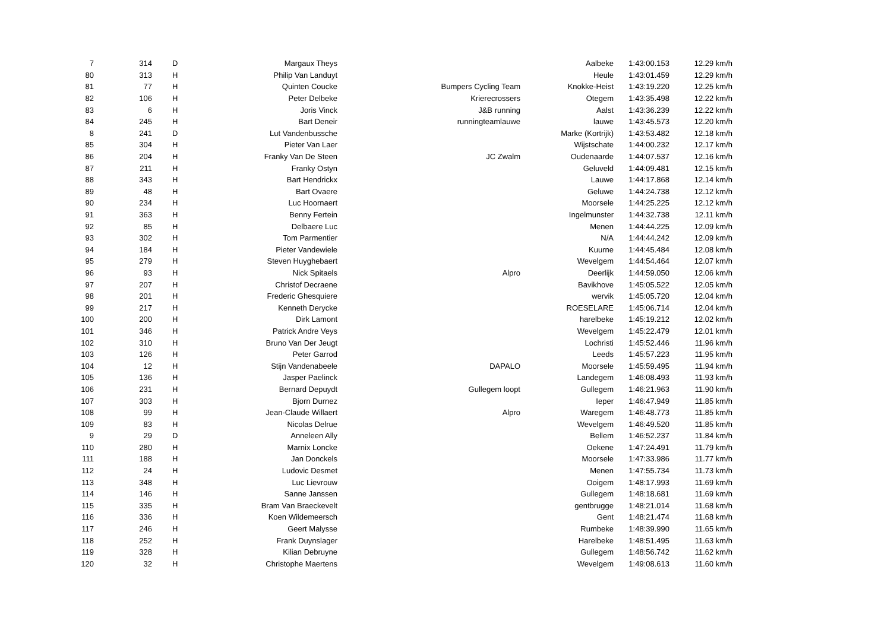| 7 | 314 | D | Margaux Theys | | Aalbeke | 1:43:00.153 | 12.29 km/h |
| 80 | 313 | H | Philip Van Landuyt | | Heule | 1:43:01.459 | 12.29 km/h |
| 81 | 77 | H | Quinten Coucke | Bumpers Cycling Team | Knokke-Heist | 1:43:19.220 | 12.25 km/h |
| 82 | 106 | H | Peter Delbeke | Krierecrossers | Otegem | 1:43:35.498 | 12.22 km/h |
| 83 | 6 | H | Joris Vinck | J&B running | Aalst | 1:43:36.239 | 12.22 km/h |
| 84 | 245 | H | Bart Deneir | runningteamlauwe | lauwe | 1:43:45.573 | 12.20 km/h |
| 8 | 241 | D | Lut Vandenbussche | | Marke (Kortrijk) | 1:43:53.482 | 12.18 km/h |
| 85 | 304 | H | Pieter Van Laer | | Wijstschate | 1:44:00.232 | 12.17 km/h |
| 86 | 204 | H | Franky Van De Steen | JC Zwalm | Oudenaarde | 1:44:07.537 | 12.16 km/h |
| 87 | 211 | H | Franky Ostyn | | Geluveld | 1:44:09.481 | 12.15 km/h |
| 88 | 343 | H | Bart Hendrickx | | Lauwe | 1:44:17.868 | 12.14 km/h |
| 89 | 48 | H | Bart Ovaere | | Geluwe | 1:44:24.738 | 12.12 km/h |
| 90 | 234 | H | Luc Hoornaert | | Moorsele | 1:44:25.225 | 12.12 km/h |
| 91 | 363 | H | Benny Fertein | | Ingelmunster | 1:44:32.738 | 12.11 km/h |
| 92 | 85 | H | Delbaere Luc | | Menen | 1:44:44.225 | 12.09 km/h |
| 93 | 302 | H | Tom Parmentier | | N/A | 1:44:44.242 | 12.09 km/h |
| 94 | 184 | H | Pieter Vandewiele | | Kuurne | 1:44:45.484 | 12.08 km/h |
| 95 | 279 | H | Steven Huyghebaert | | Wevelgem | 1:44:54.464 | 12.07 km/h |
| 96 | 93 | H | Nick Spitaels | Alpro | Deerlijk | 1:44:59.050 | 12.06 km/h |
| 97 | 207 | H | Christof Decraene | | Bavikhove | 1:45:05.522 | 12.05 km/h |
| 98 | 201 | H | Frederic Ghesquiere | | wervik | 1:45:05.720 | 12.04 km/h |
| 99 | 217 | H | Kenneth Derycke | | ROESELARE | 1:45:06.714 | 12.04 km/h |
| 100 | 200 | H | Dirk Lamont | | harelbeke | 1:45:19.212 | 12.02 km/h |
| 101 | 346 | H | Patrick Andre Veys | | Wevelgem | 1:45:22.479 | 12.01 km/h |
| 102 | 310 | H | Bruno Van Der Jeugt | | Lochristi | 1:45:52.446 | 11.96 km/h |
| 103 | 126 | H | Peter Garrod | | Leeds | 1:45:57.223 | 11.95 km/h |
| 104 | 12 | H | Stijn Vandenabeele | DAPALO | Moorsele | 1:45:59.495 | 11.94 km/h |
| 105 | 136 | H | Jasper Paelinck | | Landegem | 1:46:08.493 | 11.93 km/h |
| 106 | 231 | H | Bernard Depuydt | Gullegem loopt | Gullegem | 1:46:21.963 | 11.90 km/h |
| 107 | 303 | H | Bjorn Durnez | | Ieper | 1:46:47.949 | 11.85 km/h |
| 108 | 99 | H | Jean-Claude Willaert | Alpro | Waregem | 1:46:48.773 | 11.85 km/h |
| 109 | 83 | H | Nicolas Delrue | | Wevelgem | 1:46:49.520 | 11.85 km/h |
| 9 | 29 | D | Anneleen Ally | | Bellem | 1:46:52.237 | 11.84 km/h |
| 110 | 280 | H | Marnix Loncke | | Oekene | 1:47:24.491 | 11.79 km/h |
| 111 | 188 | H | Jan Donckels | | Moorsele | 1:47:33.986 | 11.77 km/h |
| 112 | 24 | H | Ludovic Desmet | | Menen | 1:47:55.734 | 11.73 km/h |
| 113 | 348 | H | Luc Lievrouw | | Ooigem | 1:48:17.993 | 11.69 km/h |
| 114 | 146 | H | Sanne Janssen | | Gullegem | 1:48:18.681 | 11.69 km/h |
| 115 | 335 | H | Bram Van Braeckevelt | | gentbrugge | 1:48:21.014 | 11.68 km/h |
| 116 | 336 | H | Koen Wildemeersch | | Gent | 1:48:21.474 | 11.68 km/h |
| 117 | 246 | H | Geert Malysse | | Rumbeke | 1:48:39.990 | 11.65 km/h |
| 118 | 252 | H | Frank Duynslager | | Harelbeke | 1:48:51.495 | 11.63 km/h |
| 119 | 328 | H | Kilian Debruyne | | Gullegem | 1:48:56.742 | 11.62 km/h |
| 120 | 32 | H | Christophe Maertens | | Wevelgem | 1:49:08.613 | 11.60 km/h |